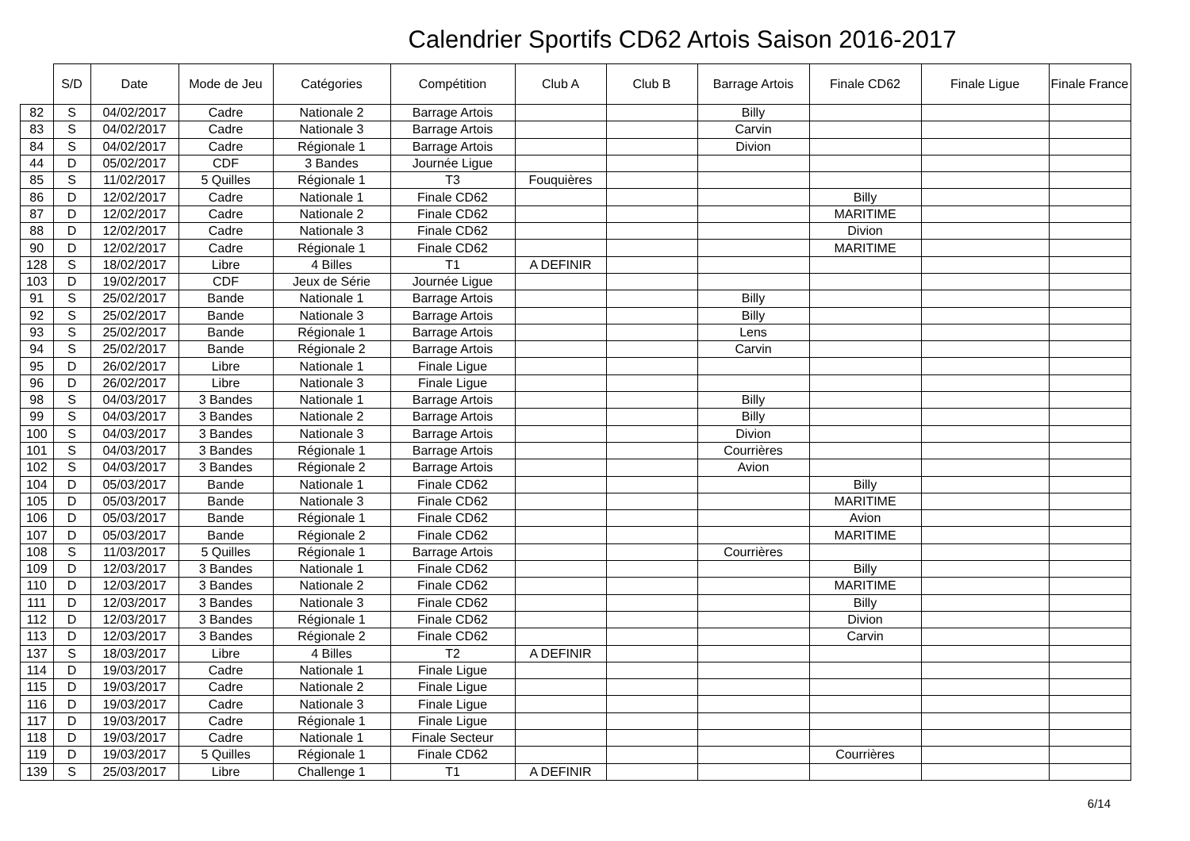Calendrier Sportifs CD62 Artois Saison 2016-2017
| | S/D | Date | Mode de Jeu | Catégories | Compétition | Club A | Club B | Barrage Artois | Finale CD62 | Finale Ligue | Finale France |
| --- | --- | --- | --- | --- | --- | --- | --- | --- | --- | --- | --- |
| 82 | S | 04/02/2017 | Cadre | Nationale 2 | Barrage Artois | | | Billy | | | |
| 83 | S | 04/02/2017 | Cadre | Nationale 3 | Barrage Artois | | | Carvin | | | |
| 84 | S | 04/02/2017 | Cadre | Régionale 1 | Barrage Artois | | | Divion | | | |
| 44 | D | 05/02/2017 | CDF | 3 Bandes | Journée Ligue | | | | | | |
| 85 | S | 11/02/2017 | 5 Quilles | Régionale 1 | T3 | Fouquières | | | | | |
| 86 | D | 12/02/2017 | Cadre | Nationale 1 | Finale CD62 | | | | Billy | | |
| 87 | D | 12/02/2017 | Cadre | Nationale 2 | Finale CD62 | | | | MARITIME | | |
| 88 | D | 12/02/2017 | Cadre | Nationale 3 | Finale CD62 | | | | Divion | | |
| 90 | D | 12/02/2017 | Cadre | Régionale 1 | Finale CD62 | | | | MARITIME | | |
| 128 | S | 18/02/2017 | Libre | 4 Billes | T1 | A DEFINIR | | | | | |
| 103 | D | 19/02/2017 | CDF | Jeux de Série | Journée Ligue | | | | | | |
| 91 | S | 25/02/2017 | Bande | Nationale 1 | Barrage Artois | | | Billy | | | |
| 92 | S | 25/02/2017 | Bande | Nationale 3 | Barrage Artois | | | Billy | | | |
| 93 | S | 25/02/2017 | Bande | Régionale 1 | Barrage Artois | | | Lens | | | |
| 94 | S | 25/02/2017 | Bande | Régionale 2 | Barrage Artois | | | Carvin | | | |
| 95 | D | 26/02/2017 | Libre | Nationale 1 | Finale Ligue | | | | | | |
| 96 | D | 26/02/2017 | Libre | Nationale 3 | Finale Ligue | | | | | | |
| 98 | S | 04/03/2017 | 3 Bandes | Nationale 1 | Barrage Artois | | | Billy | | | |
| 99 | S | 04/03/2017 | 3 Bandes | Nationale 2 | Barrage Artois | | | Billy | | | |
| 100 | S | 04/03/2017 | 3 Bandes | Nationale 3 | Barrage Artois | | | Divion | | | |
| 101 | S | 04/03/2017 | 3 Bandes | Régionale 1 | Barrage Artois | | | Courrières | | | |
| 102 | S | 04/03/2017 | 3 Bandes | Régionale 2 | Barrage Artois | | | Avion | | | |
| 104 | D | 05/03/2017 | Bande | Nationale 1 | Finale CD62 | | | | Billy | | |
| 105 | D | 05/03/2017 | Bande | Nationale 3 | Finale CD62 | | | | MARITIME | | |
| 106 | D | 05/03/2017 | Bande | Régionale 1 | Finale CD62 | | | | Avion | | |
| 107 | D | 05/03/2017 | Bande | Régionale 2 | Finale CD62 | | | | MARITIME | | |
| 108 | S | 11/03/2017 | 5 Quilles | Régionale 1 | Barrage Artois | | | Courrières | | | |
| 109 | D | 12/03/2017 | 3 Bandes | Nationale 1 | Finale CD62 | | | | Billy | | |
| 110 | D | 12/03/2017 | 3 Bandes | Nationale 2 | Finale CD62 | | | | MARITIME | | |
| 111 | D | 12/03/2017 | 3 Bandes | Nationale 3 | Finale CD62 | | | | Billy | | |
| 112 | D | 12/03/2017 | 3 Bandes | Régionale 1 | Finale CD62 | | | | Divion | | |
| 113 | D | 12/03/2017 | 3 Bandes | Régionale 2 | Finale CD62 | | | | Carvin | | |
| 137 | S | 18/03/2017 | Libre | 4 Billes | T2 | A DEFINIR | | | | | |
| 114 | D | 19/03/2017 | Cadre | Nationale 1 | Finale Ligue | | | | | | |
| 115 | D | 19/03/2017 | Cadre | Nationale 2 | Finale Ligue | | | | | | |
| 116 | D | 19/03/2017 | Cadre | Nationale 3 | Finale Ligue | | | | | | |
| 117 | D | 19/03/2017 | Cadre | Régionale 1 | Finale Ligue | | | | | | |
| 118 | D | 19/03/2017 | Cadre | Nationale 1 | Finale Secteur | | | | | | |
| 119 | D | 19/03/2017 | 5 Quilles | Régionale 1 | Finale CD62 | | | | Courrières | | |
| 139 | S | 25/03/2017 | Libre | Challenge 1 | T1 | A DEFINIR | | | | | |
6/14